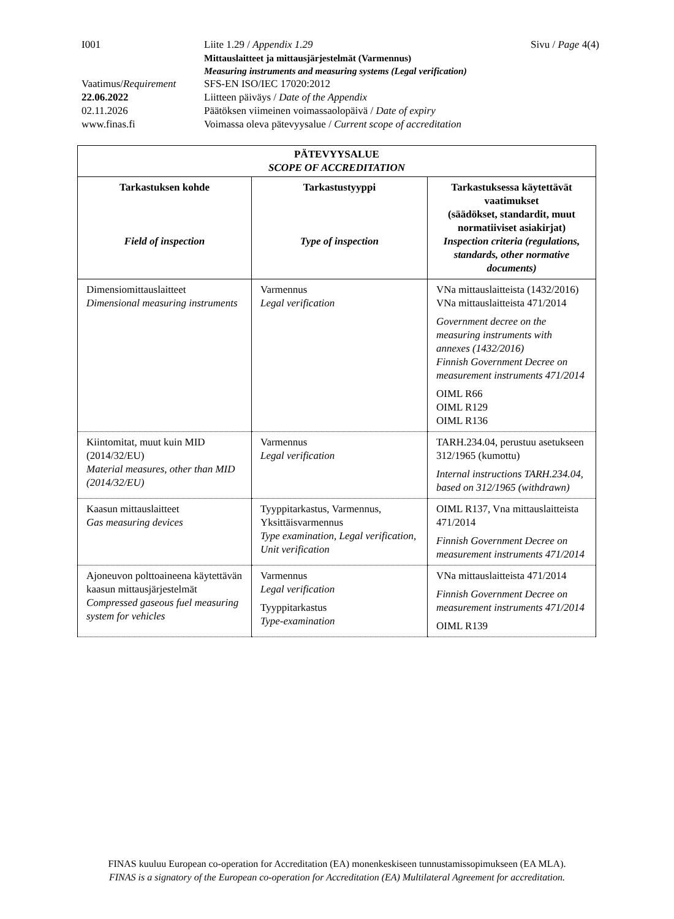I001 Liite 1.29 / Appendix 1.29 Sivu / Page 4(4)
Mittauslaitteet ja mittausjärjestelmät (Varmennus)
Measuring instruments and measuring systems (Legal verification)
Vaatimus/Requirement
SFS-EN ISO/IEC 17020:2012
22.06.2022 Liitteen päiväys / Date of the Appendix
02.11.2026 Päätöksen viimeinen voimassaolopäivä / Date of expiry
www.finas.fi Voimassa oleva pätevyysalue / Current scope of accreditation
| PÄTEVYYSALUE SCOPE OF ACCREDITATION | | |
| --- | --- | --- |
| Tarkastuksen kohde Field of inspection | Tarkastustyyppi Type of inspection | Tarkastuksessa käytettävät vaatimukset (säädökset, standardit, muut normatiiviset asiakirjat) Inspection criteria (regulations, standards, other normative documents) |
| Dimensiomittauslaitteet Dimensional measuring instruments | Varmennus Legal verification | VNa mittauslaitteista (1432/2016) VNa mittauslaitteista 471/2014 Government decree on the measuring instruments with annexes (1432/2016) Finnish Government Decree on measurement instruments 471/2014 OIML R66 OIML R129 OIML R136 |
| Kiintomitat, muut kuin MID (2014/32/EU) Material measures, other than MID (2014/32/EU) | Varmennus Legal verification | TARH.234.04, perustuu asetukseen 312/1965 (kumottu) Internal instructions TARH.234.04, based on 312/1965 (withdrawn) |
| Kaasun mittauslaitteet Gas measuring devices | Tyyppitarkastus, Varmennus, Yksittäisvarmennus Type examination, Legal verification, Unit verification | OIML R137, Vna mittauslaitteista 471/2014 Finnish Government Decree on measurement instruments 471/2014 |
| Ajoneuvon polttoaineena käytettävän kaasun mittausjärjestelmät Compressed gaseous fuel measuring system for vehicles | Varmennus Legal verification Tyyppitarkastus Type-examination | VNa mittauslaitteista 471/2014 Finnish Government Decree on measurement instruments 471/2014 OIML R139 |
FINAS kuuluu European co-operation for Accreditation (EA) monenkeskiseen tunnustamissopimukseen (EA MLA).
FINAS is a signatory of the European co-operation for Accreditation (EA) Multilateral Agreement for accreditation.